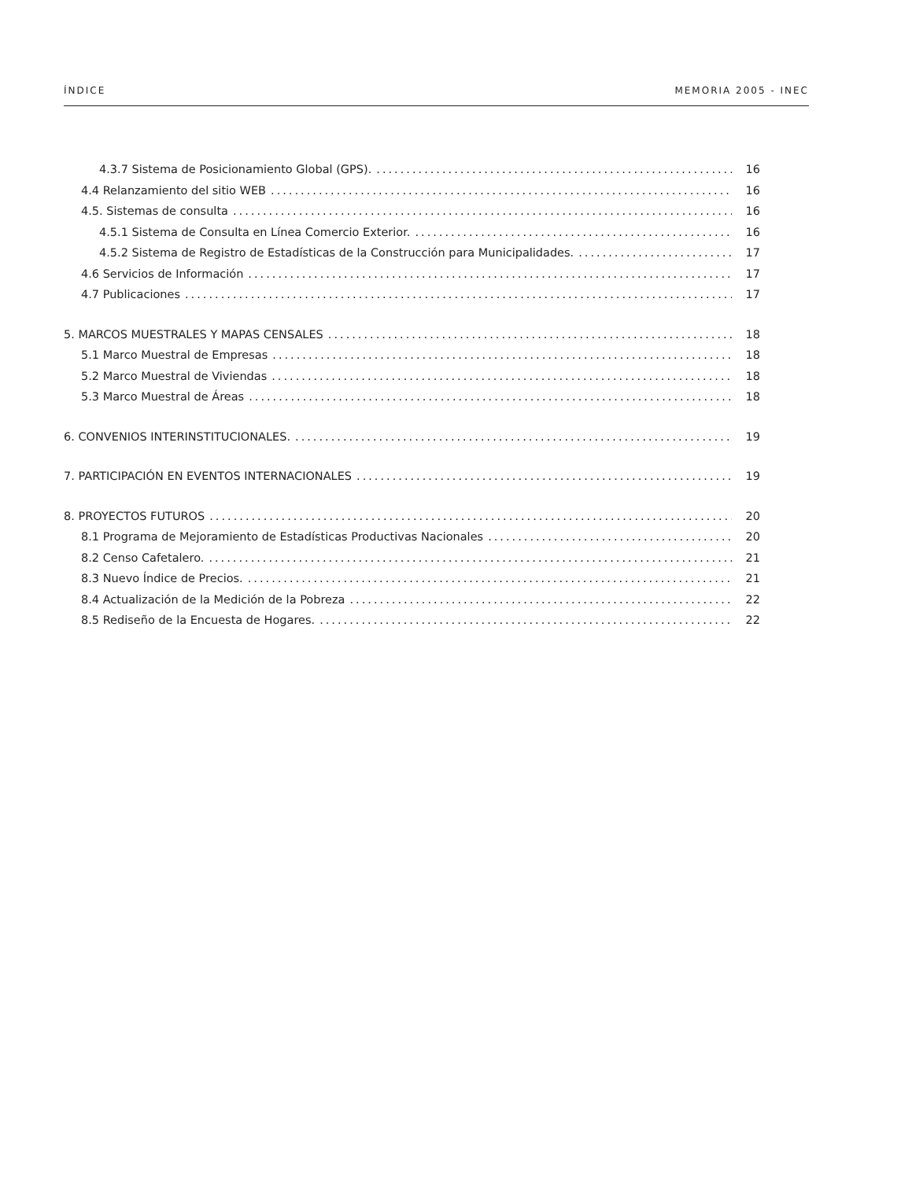ÍNDICE MEMORIA 2005 - INEC
4.3.7 Sistema de Posicionamiento Global (GPS). 16
4.4 Relanzamiento del sitio WEB 16
4.5. Sistemas de consulta 16
4.5.1 Sistema de Consulta en Línea Comercio Exterior. 16
4.5.2 Sistema de Registro de Estadísticas de la Construcción para Municipalidades. 17
4.6 Servicios de Información 17
4.7 Publicaciones 17
5. MARCOS MUESTRALES Y MAPAS CENSALES 18
5.1 Marco Muestral de Empresas 18
5.2 Marco Muestral de Viviendas 18
5.3 Marco Muestral de Áreas 18
6. CONVENIOS INTERINSTITUCIONALES. 19
7. PARTICIPACIÓN EN EVENTOS INTERNACIONALES 19
8. PROYECTOS FUTUROS 20
8.1 Programa de Mejoramiento de Estadísticas Productivas Nacionales 20
8.2 Censo Cafetalero. 21
8.3 Nuevo Índice de Precios. 21
8.4 Actualización de la Medición de la Pobreza 22
8.5 Rediseño de la Encuesta de Hogares. 22